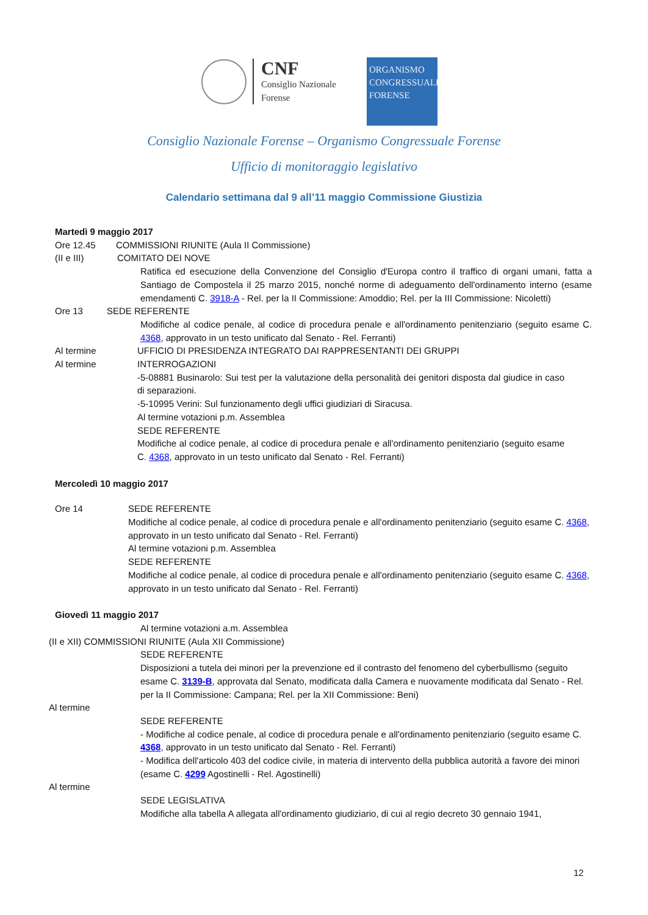CNF
Consiglio Nazionale
Forense
ORGANISMO
CONGRESSUALE
FORENSE
Consiglio Nazionale Forense – Organismo Congressuale Forense
Ufficio di monitoraggio legislativo
Calendario settimana dal 9 all’11 maggio Commissione Giustizia
Martedì 9 maggio 2017
Ore 12.45 COMMISSIONI RIUNITE (Aula II Commissione)
(II e III) COMITATO DEI NOVE
Ratifica ed esecuzione della Convenzione del Consiglio d'Europa contro il traffico di organi umani, fatta a Santiago de Compostela il 25 marzo 2015, nonché norme di adeguamento dell'ordinamento interno (esame emendamenti C. 3918-A - Rel. per la II Commissione: Amoddio; Rel. per la III Commissione: Nicoletti)
Ore 13 SEDE REFERENTE
Modifiche al codice penale, al codice di procedura penale e all'ordinamento penitenziario (seguito esame C. 4368, approvato in un testo unificato dal Senato - Rel. Ferranti)
Al termine UFFICIO DI PRESIDENZA INTEGRATO DAI RAPPRESENTANTI DEI GRUPPI
Al termine INTERROGAZIONI
-5-08881 Businarolo: Sui test per la valutazione della personalità dei genitori disposta dal giudice in caso di separazioni.
-5-10995 Verini: Sul funzionamento degli uffici giudiziari di Siracusa.
Al termine votazioni p.m. Assemblea
SEDE REFERENTE
Modifiche al codice penale, al codice di procedura penale e all'ordinamento penitenziario (seguito esame C. 4368, approvato in un testo unificato dal Senato - Rel. Ferranti)
Mercoledì 10 maggio 2017
Ore 14 SEDE REFERENTE
Modifiche al codice penale, al codice di procedura penale e all'ordinamento penitenziario (seguito esame C. 4368, approvato in un testo unificato dal Senato - Rel. Ferranti)
Al termine votazioni p.m. Assemblea
SEDE REFERENTE
Modifiche al codice penale, al codice di procedura penale e all'ordinamento penitenziario (seguito esame C. 4368, approvato in un testo unificato dal Senato - Rel. Ferranti)
Giovedì 11 maggio 2017
Al termine votazioni a.m. Assemblea
(II e XII) COMMISSIONI RIUNITE (Aula XII Commissione)
SEDE REFERENTE
Disposizioni a tutela dei minori per la prevenzione ed il contrasto del fenomeno del cyberbullismo (seguito esame C. 3139-B, approvata dal Senato, modificata dalla Camera e nuovamente modificata dal Senato - Rel. per la II Commissione: Campana; Rel. per la XII Commissione: Beni)
Al termine
SEDE REFERENTE
- Modifiche al codice penale, al codice di procedura penale e all'ordinamento penitenziario (seguito esame C. 4368, approvato in un testo unificato dal Senato - Rel. Ferranti)
- Modifica dell'articolo 403 del codice civile, in materia di intervento della pubblica autorità a favore dei minori (esame C. 4299 Agostinelli - Rel. Agostinelli)
Al termine
SEDE LEGISLATIVA
Modifiche alla tabella A allegata all'ordinamento giudiziario, di cui al regio decreto 30 gennaio 1941,
12